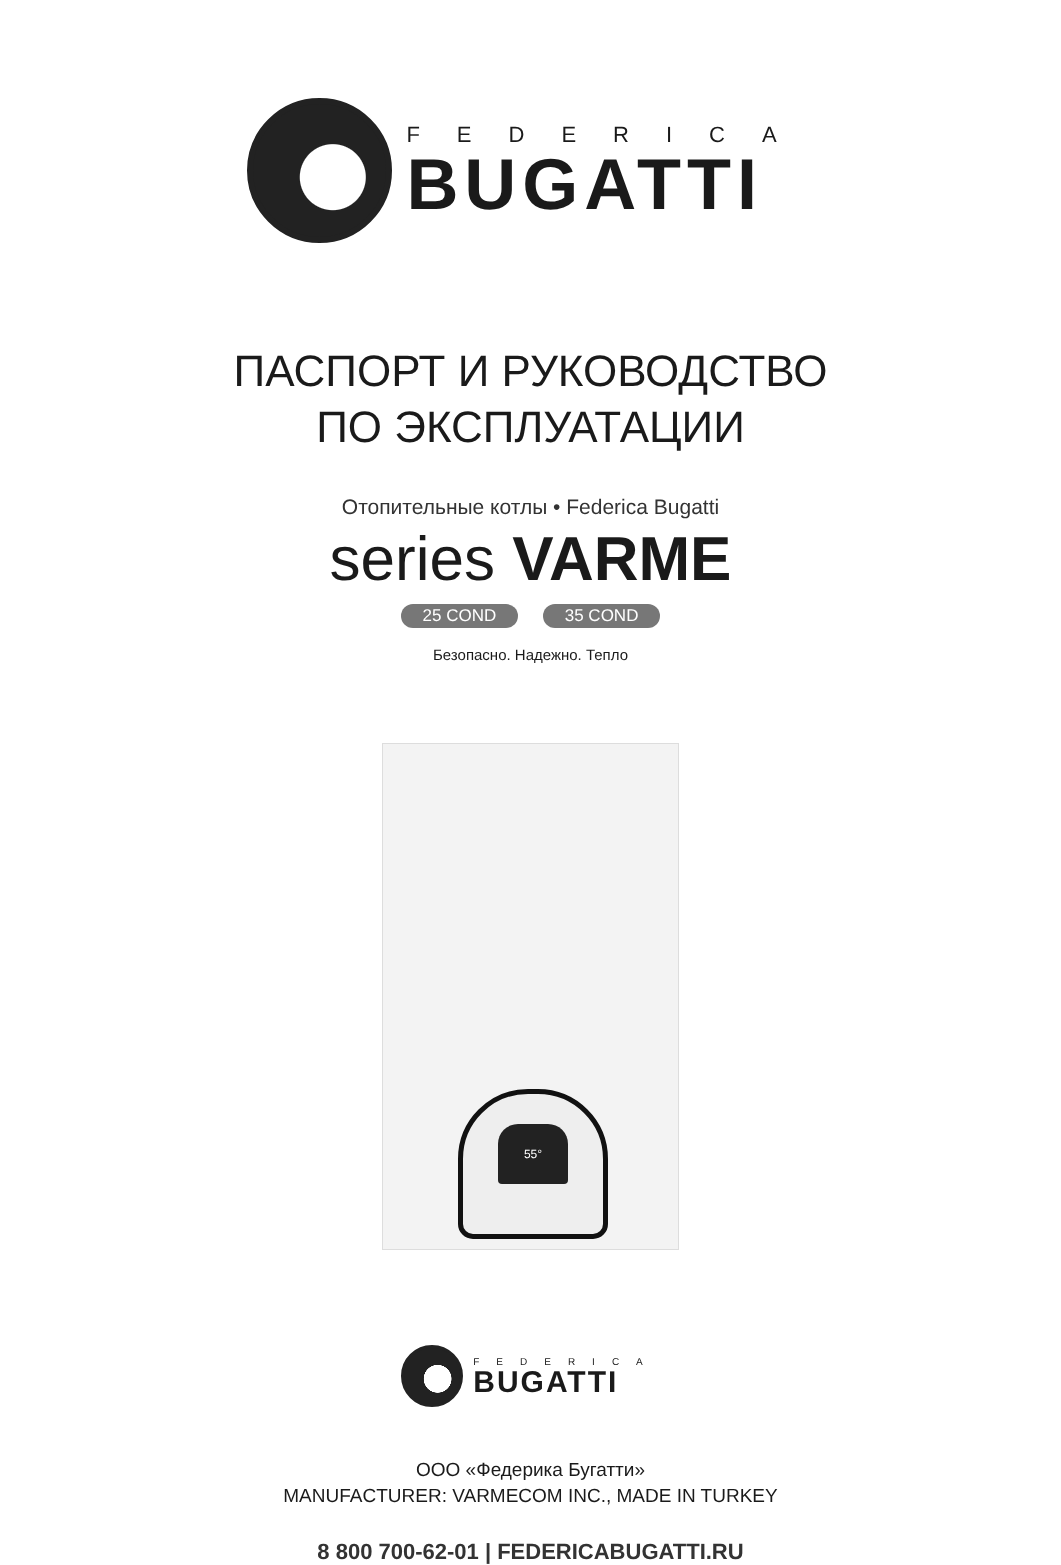FEDERICA
BUGATTI
ПАСПОРТ И РУКОВОДСТВО
ПО ЭКСПЛУАТАЦИИ
Отопительные котлы • Federica Bugatti
series VARME
25 COND 35 COND
Безопасно. Надежно. Тепло
55°
FEDERICA
BUGATTI
ООО «Федерика Бугатти»
MANUFACTURER: VARMECOM INC., MADE IN TURKEY
8 800 700-62-01 | FEDERICABUGATTI.RU